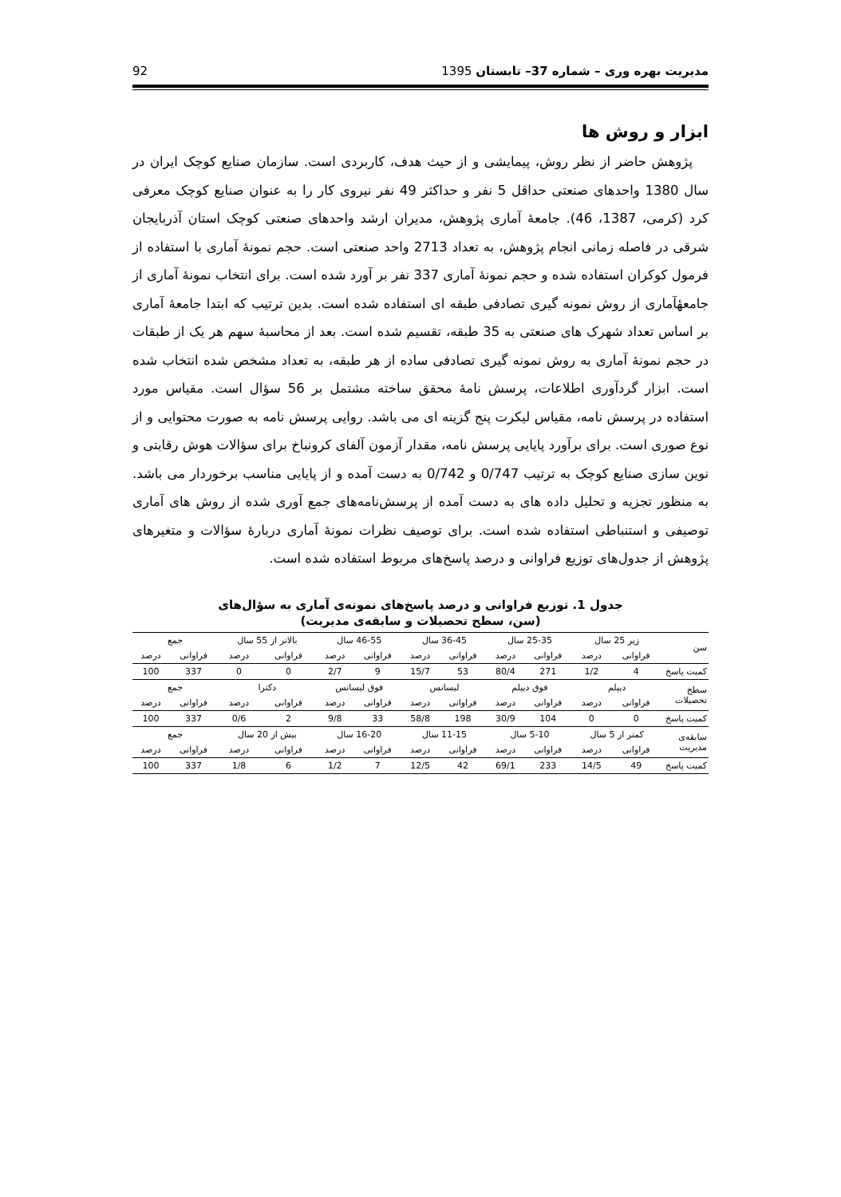مدیریت بهره وری – شماره 37– تابستان 1395 92
ابزار و روش ها
پژوهش حاضر از نظر روش، پیمایشی و از حیث هدف، کاربردی است. سازمان صنایع کوچک ایران در سال 1380 واحدهای صنعتی حداقل 5 نفر و حداکثر 49 نفر نیروی کار را به عنوان صنایع کوچک معرفی کرد (کرمی، 1387، 46). جامعهٔ آماری پژوهش، مدیران ارشد واحدهای صنعتی کوچک استان آذربایجان شرقی در فاصله زمانی انجام پژوهش، به تعداد 2713 واحد صنعتی است. حجم نمونهٔ آماری با استفاده از فرمول کوکران استفاده شده و حجم نمونهٔ آماری 337 نفر بر آورد شده است. برای انتخاب نمونهٔ آماری از جامعهٔآماری از روش نمونه گیری تصادفی طبقه ای استفاده شده است. بدین ترتیب که ابتدا جامعهٔ آماری بر اساس تعداد شهرک های صنعتی به 35 طبقه، تقسیم شده است. بعد از محاسبهٔ سهم هر یک از طبقات در حجم نمونهٔ آماری به روش نمونه گیری تصادفی ساده از هر طبقه، به تعداد مشخص شده انتخاب شده است. ابزار گردآوری اطلاعات، پرسش نامهٔ محقق ساخته مشتمل بر 56 سؤال است. مقیاس مورد استفاده در پرسش نامه، مقیاس لیکرت پنج گزینه ای می باشد. روایی پرسش نامه به صورت محتوایی و از نوع صوری است. برای برآورد پایایی پرسش نامه، مقدار آزمون آلفای کرونباخ برای سؤالات هوش رقابتی و نوین سازی صنایع کوچک به ترتیب 0/747 و 0/742 به دست آمده و از پایایی مناسب برخوردار می باشد. به منظور تجزیه و تحلیل داده های به دست آمده از پرسش‌نامه‌های جمع آوری شده از روش های آماری توصیفی و استنباطی استفاده شده است. برای توصیف نظرات نمونهٔ آماری دربارهٔ سؤالات و متغیرهای پژوهش از جدول‌های توزیع فراوانی و درصد پاسخ‌های مربوط استفاده شده است.
جدول 1. توزیع فراوانی و درصد پاسخ‌های نمونه‌ی آماری به سؤال‌های
(سن، سطح تحصیلات و سابقه‌ی مدیریت)
| سن | زیر 25 سال | | 25-35 سال | | 36-45 سال | | 46-55 سال | | بالاتر از 55 سال | | جمع | |
| | فراوانی | درصد | فراوانی | درصد | فراوانی | درصد | فراوانی | درصد | فراوانی | درصد | فراوانی | درصد |
| کمیت پاسخ | 4 | 1/2 | 271 | 80/4 | 53 | 15/7 | 9 | 2/7 | 0 | 0 | 337 | 100 |
| سطح تحصیلات | دیپلم | | فوق دیپلم | | لیسانس | | فوق لیسانس | | دکترا | | جمع | |
| | فراوانی | درصد | فراوانی | درصد | فراوانی | درصد | فراوانی | درصد | فراوانی | درصد | فراوانی | درصد |
| کمیت پاسخ | 0 | 0 | 104 | 30/9 | 198 | 58/8 | 33 | 9/8 | 2 | 0/6 | 337 | 100 |
| سابقه‌ی مدیریت | کمتر از 5 سال | | 5-10 سال | | 11-15 سال | | 16-20 سال | | بیش از 20 سال | | جمع | |
| | فراوانی | درصد | فراوانی | درصد | فراوانی | درصد | فراوانی | درصد | فراوانی | درصد | فراوانی | درصد |
| کمیت پاسخ | 49 | 14/5 | 233 | 69/1 | 42 | 12/5 | 7 | 1/2 | 6 | 1/8 | 337 | 100 |